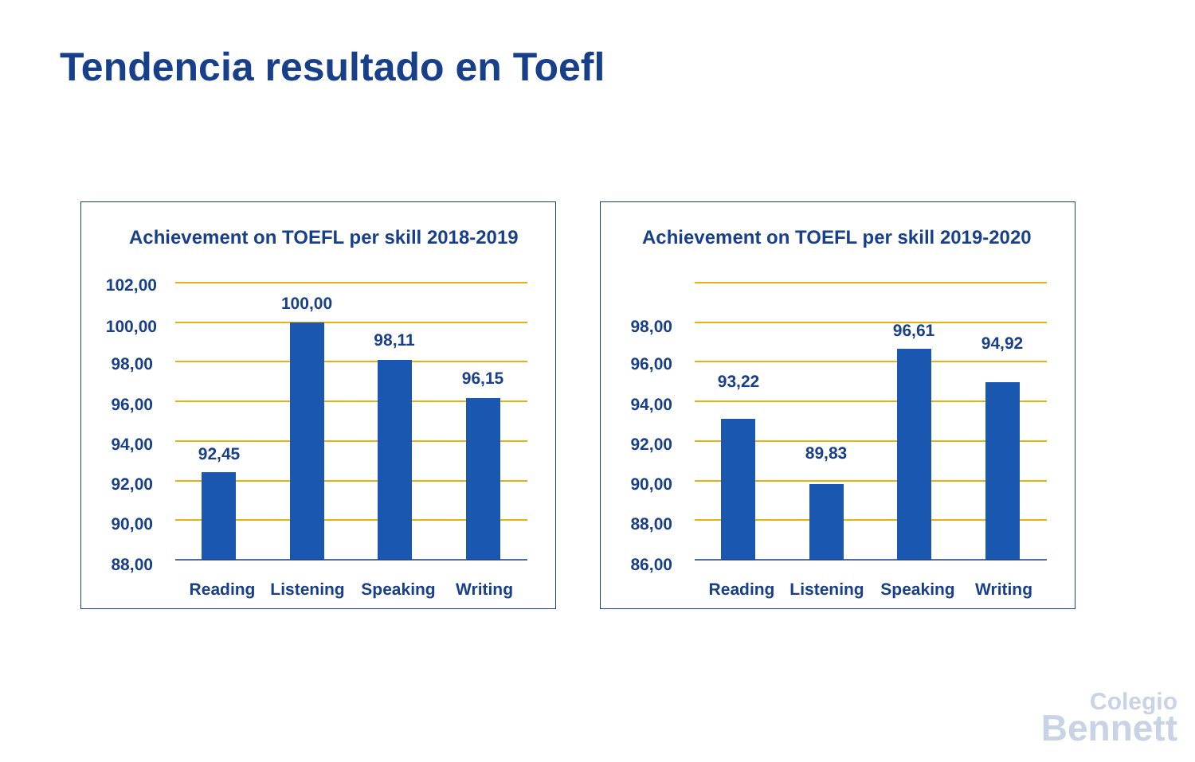Tendencia resultado en Toefl
Achievement on TOEFL per skill 2018-2019
102,00
100,00
98,00
96,00
94,00
92,00
90,00
88,00
92,45
100,00
98,11
96,15
Reading
Listening
Speaking
Writing
Achievement on TOEFL per skill 2019-2020
98,00
96,00
94,00
92,00
90,00
88,00
86,00
93,22
89,83
96,61
94,92
Reading
Listening
Speaking
Writing
Colegio
Bennett